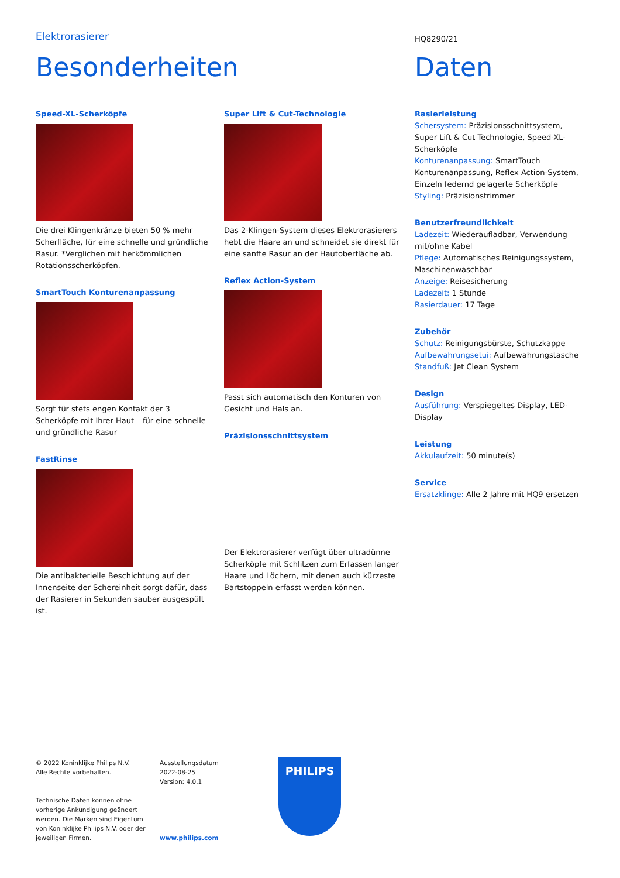Elektrorasierer HQ8290/21
Besonderheiten Daten
Speed-XL-Scherköpfe
Die drei Klingenkränze bieten 50 % mehr Scherfläche, für eine schnelle und gründliche Rasur. *Verglichen mit herkömmlichen Rotationsscherköpfen.
SmartTouch Konturenanpassung
Sorgt für stets engen Kontakt der 3 Scherköpfe mit Ihrer Haut – für eine schnelle und gründliche Rasur
FastRinse
Die antibakterielle Beschichtung auf der Innenseite der Schereinheit sorgt dafür, dass der Rasierer in Sekunden sauber ausgespült ist.
Super Lift & Cut-Technologie
Das 2-Klingen-System dieses Elektrorasierers hebt die Haare an und schneidet sie direkt für eine sanfte Rasur an der Hautoberfläche ab.
Reflex Action-System
Passt sich automatisch den Konturen von Gesicht und Hals an.
Präzisionsschnittsystem
Der Elektrorasierer verfügt über ultradünne Scherköpfe mit Schlitzen zum Erfassen langer Haare und Löchern, mit denen auch kürzeste Bartstoppeln erfasst werden können.
Rasierleistung
Schersystem: Präzisionsschnittsystem, Super Lift & Cut Technologie, Speed-XL-Scherköpfe
Konturenanpassung: SmartTouch Konturenanpassung, Reflex Action-System, Einzeln federnd gelagerte Scherköpfe
Styling: Präzisionstrimmer
Benutzerfreundlichkeit
Ladezeit: Wiederaufladbar, Verwendung mit/ohne Kabel
Pflege: Automatisches Reinigungssystem, Maschinenwaschbar
Anzeige: Reisesicherung
Ladezeit: 1 Stunde
Rasierdauer: 17 Tage
Zubehör
Schutz: Reinigungsbürste, Schutzkappe
Aufbewahrungsetui: Aufbewahrungstasche
Standfuß: Jet Clean System
Design
Ausführung: Verspiegeltes Display, LED-Display
Leistung
Akkulaufzeit: 50 minute(s)
Service
Ersatzklinge: Alle 2 Jahre mit HQ9 ersetzen
© 2022 Koninklijke Philips N.V.
Alle Rechte vorbehalten.
Technische Daten können ohne vorherige Ankündigung geändert werden. Die Marken sind Eigentum von Koninklijke Philips N.V. oder der jeweiligen Firmen.
Ausstellungsdatum
2022-08-25
Version: 4.0.1
www.philips.com
PHILIPS